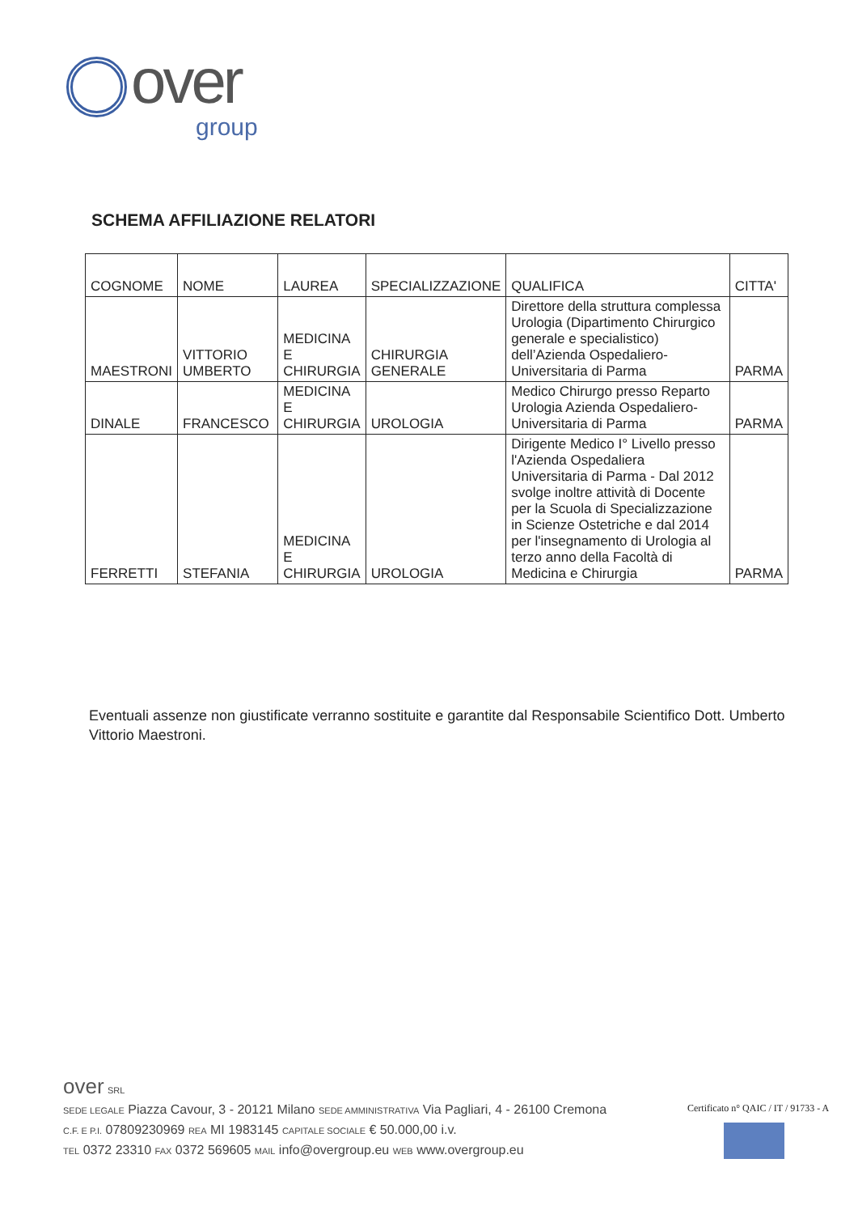over
group
SCHEMA AFFILIAZIONE RELATORI
| COGNOME | NOME | LAUREA | SPECIALIZZAZIONE | QUALIFICA | CITTA' |
| --- | --- | --- | --- | --- | --- |
| MAESTRONI | VITTORIO UMBERTO | MEDICINA E CHIRURGIA | CHIRURGIA GENERALE | Direttore della struttura complessa Urologia (Dipartimento Chirurgico generale e specialistico) dell’Azienda Ospedaliero-Universitaria di Parma | PARMA |
| DINALE | FRANCESCO | MEDICINA E CHIRURGIA | UROLOGIA | Medico Chirurgo presso Reparto Urologia Azienda Ospedaliero- Universitaria di Parma | PARMA |
| FERRETTI | STEFANIA | MEDICINA E CHIRURGIA | UROLOGIA | Dirigente Medico I° Livello presso l'Azienda Ospedaliera Universitaria di Parma - Dal 2012 svolge inoltre attività di Docente per la Scuola di Specializzazione in Scienze Ostetriche e dal 2014 per l'insegnamento di Urologia al terzo anno della Facoltà di Medicina e Chirurgia | PARMA |
Eventuali assenze non giustificate verranno sostituite e garantite dal Responsabile Scientifico Dott. Umberto Vittorio Maestroni.
over SRL
SEDE LEGALE Piazza Cavour, 3 - 20121 Milano SEDE AMMINISTRATIVA Via Pagliari, 4 - 26100 Cremona
C.F. E P.I. 07809230969 REA MI 1983145 CAPITALE SOCIALE € 50.000,00 i.v.
TEL 0372 23310 FAX 0372 569605 MAIL info@overgroup.eu WEB www.overgroup.eu
Certificato n° QAIC / IT / 91733 - A